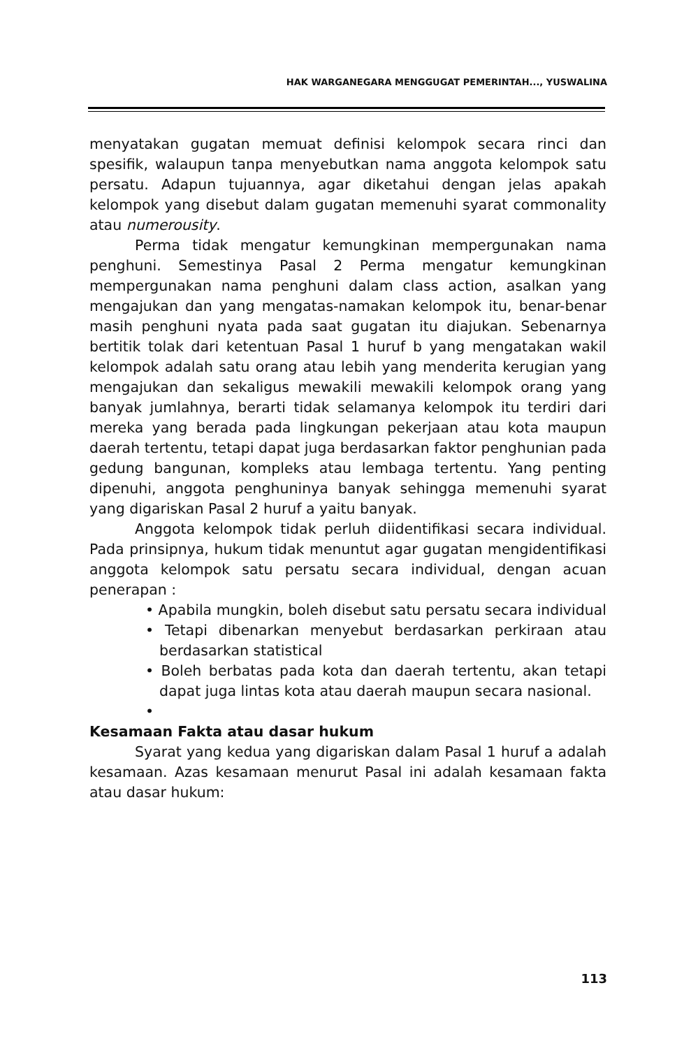HAK WARGANEGARA MENGGUGAT PEMERINTAH..., YUSWALINA
menyatakan gugatan memuat definisi kelompok secara rinci dan spesifik, walaupun tanpa menyebutkan nama anggota kelompok satu persatu. Adapun tujuannya, agar diketahui dengan jelas apakah kelompok yang disebut dalam gugatan memenuhi syarat commonality atau numerousity.
Perma tidak mengatur kemungkinan mempergunakan nama penghuni. Semestinya Pasal 2 Perma mengatur kemungkinan mempergunakan nama penghuni dalam class action, asalkan yang mengajukan dan yang mengatas-namakan kelompok itu, benar-benar masih penghuni nyata pada saat gugatan itu diajukan. Sebenarnya bertitik tolak dari ketentuan Pasal 1 huruf b yang mengatakan wakil kelompok adalah satu orang atau lebih yang menderita kerugian yang mengajukan dan sekaligus mewakili mewakili kelompok orang yang banyak jumlahnya, berarti tidak selamanya kelompok itu terdiri dari mereka yang berada pada lingkungan pekerjaan atau kota maupun daerah tertentu, tetapi dapat juga berdasarkan faktor penghunian pada gedung bangunan, kompleks atau lembaga tertentu. Yang penting dipenuhi, anggota penghuninya banyak sehingga memenuhi syarat yang digariskan Pasal 2 huruf a yaitu banyak.
Anggota kelompok tidak perluh diidentifikasi secara individual. Pada prinsipnya, hukum tidak menuntut agar gugatan mengidentifikasi anggota kelompok satu persatu secara individual, dengan acuan penerapan :
• Apabila mungkin, boleh disebut satu persatu secara individual
• Tetapi dibenarkan menyebut berdasarkan perkiraan atau berdasarkan statistical
• Boleh berbatas pada kota dan daerah tertentu, akan tetapi dapat juga lintas kota atau daerah maupun secara nasional.
•
Kesamaan Fakta atau dasar hukum
Syarat yang kedua yang digariskan dalam Pasal 1 huruf a adalah kesamaan. Azas kesamaan menurut Pasal ini adalah kesamaan fakta atau dasar hukum:
113